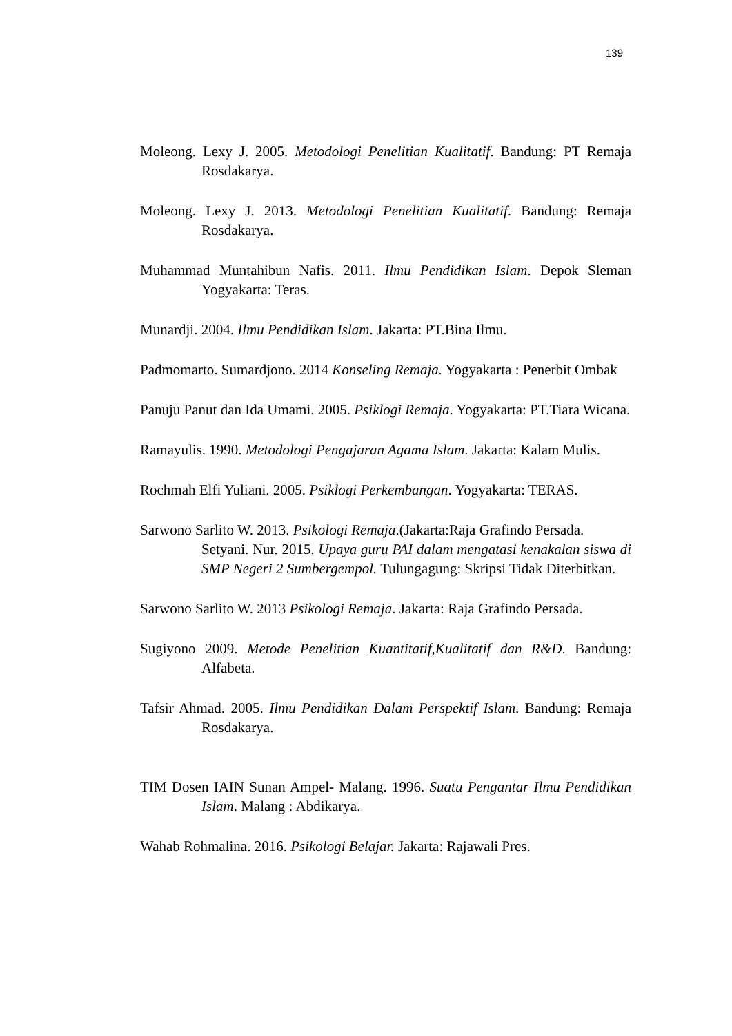139
Moleong. Lexy J. 2005. Metodologi Penelitian Kualitatif. Bandung: PT Remaja Rosdakarya.
Moleong. Lexy J. 2013. Metodologi Penelitian Kualitatif. Bandung: Remaja Rosdakarya.
Muhammad Muntahibun Nafis. 2011. Ilmu Pendidikan Islam. Depok Sleman Yogyakarta: Teras.
Munardji. 2004. Ilmu Pendidikan Islam. Jakarta: PT.Bina Ilmu.
Padmomarto. Sumardjono. 2014 Konseling Remaja. Yogyakarta : Penerbit Ombak
Panuju Panut dan Ida Umami. 2005. Psiklogi Remaja. Yogyakarta: PT.Tiara Wicana.
Ramayulis. 1990. Metodologi Pengajaran Agama Islam. Jakarta: Kalam Mulis.
Rochmah Elfi Yuliani. 2005. Psiklogi Perkembangan. Yogyakarta: TERAS.
Sarwono Sarlito W. 2013. Psikologi Remaja.(Jakarta:Raja Grafindo Persada.
Setyani. Nur. 2015. Upaya guru PAI dalam mengatasi kenakalan siswa di SMP Negeri 2 Sumbergempol. Tulungagung: Skripsi Tidak Diterbitkan.
Sarwono Sarlito W. 2013 Psikologi Remaja. Jakarta: Raja Grafindo Persada.
Sugiyono 2009. Metode Penelitian Kuantitatif,Kualitatif dan R&D. Bandung: Alfabeta.
Tafsir Ahmad. 2005. Ilmu Pendidikan Dalam Perspektif Islam. Bandung: Remaja Rosdakarya.
TIM Dosen IAIN Sunan Ampel- Malang. 1996. Suatu Pengantar Ilmu Pendidikan Islam. Malang : Abdikarya.
Wahab Rohmalina. 2016. Psikologi Belajar. Jakarta: Rajawali Pres.